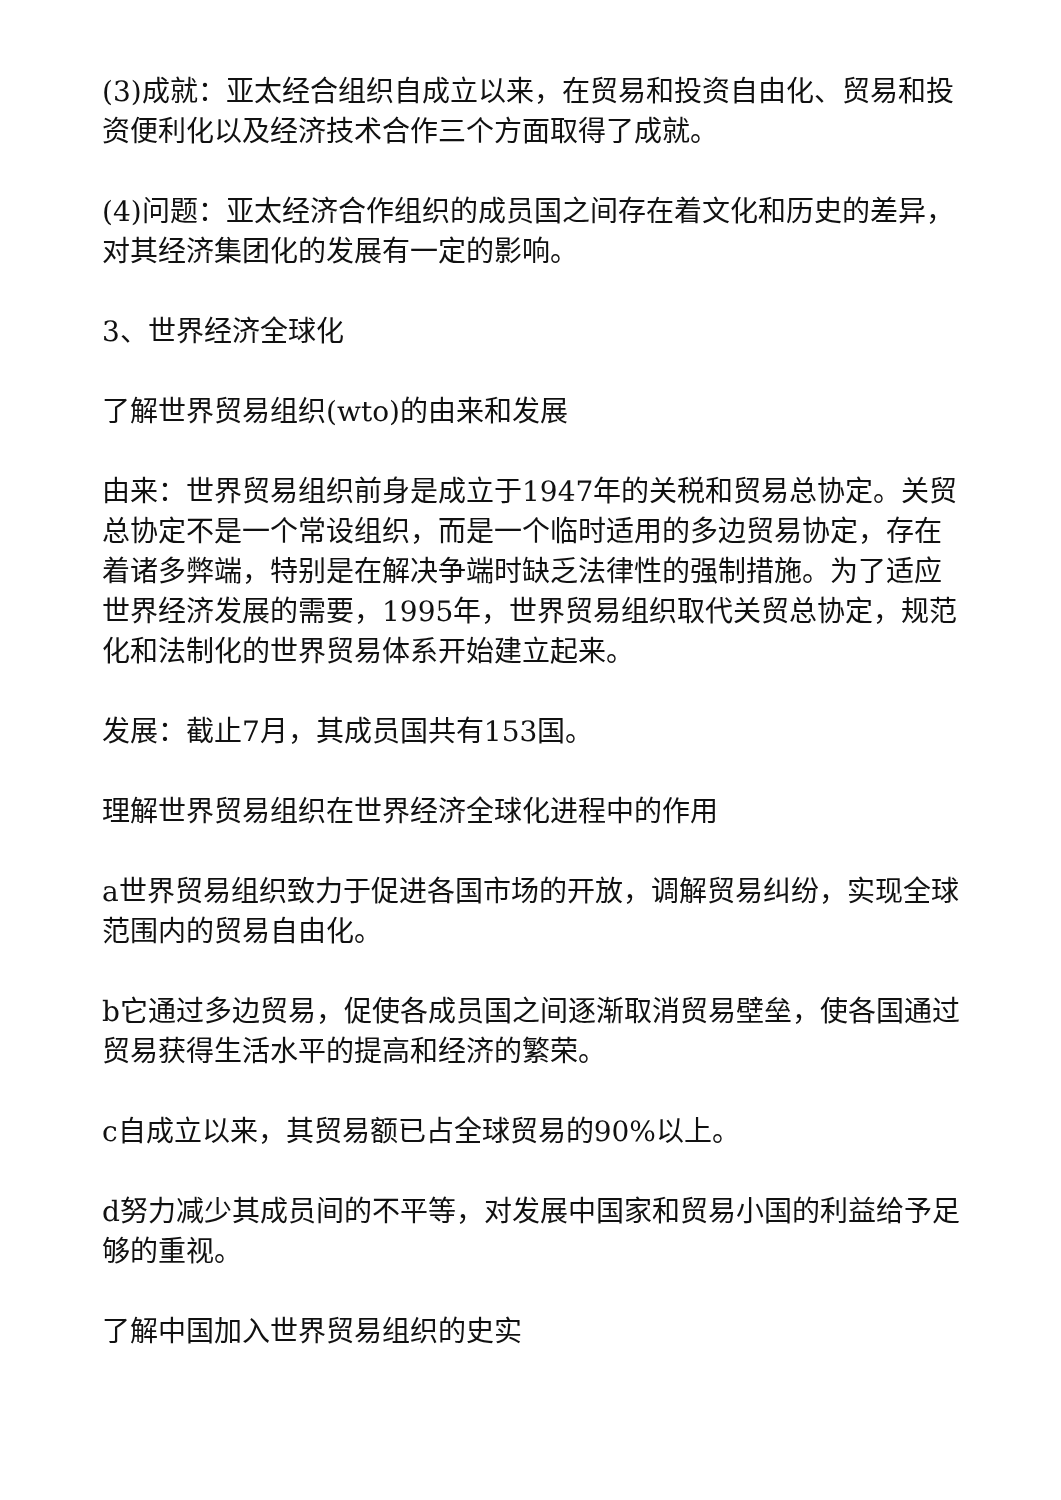(3)成就：亚太经合组织自成立以来，在贸易和投资自由化、贸易和投资便利化以及经济技术合作三个方面取得了成就。
(4)问题：亚太经济合作组织的成员国之间存在着文化和历史的差异，对其经济集团化的发展有一定的影响。
3、世界经济全球化
了解世界贸易组织(wto)的由来和发展
由来：世界贸易组织前身是成立于1947年的关税和贸易总协定。关贸总协定不是一个常设组织，而是一个临时适用的多边贸易协定，存在着诸多弊端，特别是在解决争端时缺乏法律性的强制措施。为了适应世界经济发展的需要，1995年，世界贸易组织取代关贸总协定，规范化和法制化的世界贸易体系开始建立起来。
发展：截止7月，其成员国共有153国。
理解世界贸易组织在世界经济全球化进程中的作用
a世界贸易组织致力于促进各国市场的开放，调解贸易纠纷，实现全球范围内的贸易自由化。
b它通过多边贸易，促使各成员国之间逐渐取消贸易壁垒，使各国通过贸易获得生活水平的提高和经济的繁荣。
c自成立以来，其贸易额已占全球贸易的90%以上。
d努力减少其成员间的不平等，对发展中国家和贸易小国的利益给予足够的重视。
了解中国加入世界贸易组织的史实